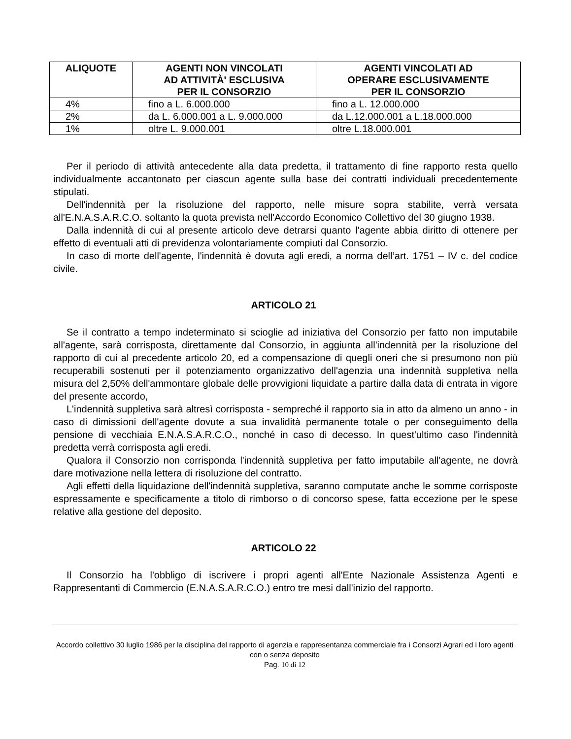| ALIQUOTE | AGENTI NON VINCOLATI AD ATTIVITÀ' ESCLUSIVA PER IL CONSORZIO | AGENTI VINCOLATI AD OPERARE ESCLUSIVAMENTE PER IL CONSORZIO |
| --- | --- | --- |
| 4% | fino a L. 6.000.000 | fino a L. 12.000.000 |
| 2% | da L. 6.000.001 a L. 9.000.000 | da L.12.000.001 a L.18.000.000 |
| 1% | oltre L. 9.000.001 | oltre L.18.000.001 |
Per il periodo di attività antecedente alla data predetta, il trattamento di fine rapporto resta quello individualmente accantonato per ciascun agente sulla base dei contratti individuali precedentemente stipulati.
Dell'indennità per la risoluzione del rapporto, nelle misure sopra stabilite, verrà versata all'E.N.A.S.A.R.C.O. soltanto la quota prevista nell'Accordo Economico Collettivo del 30 giugno 1938.
Dalla indennità di cui al presente articolo deve detrarsi quanto l'agente abbia diritto di ottenere per effetto di eventuali atti di previdenza volontariamente compiuti dal Consorzio.
In caso di morte dell'agente, l'indennità è dovuta agli eredi, a norma dell’art. 1751 – IV c. del codice civile.
ARTICOLO 21
Se il contratto a tempo indeterminato si scioglie ad iniziativa del Consorzio per fatto non imputabile all'agente, sarà corrisposta, direttamente dal Consorzio, in aggiunta all'indennità per la risoluzione del rapporto di cui al precedente articolo 20, ed a compensazione di quegli oneri che si presumono non più recuperabili sostenuti per il potenziamento organizzativo dell'agenzia una indennità suppletiva nella misura del 2,50% dell'ammontare globale delle provvigioni liquidate a partire dalla data di entrata in vigore del presente accordo,
L'indennità suppletiva sarà altresì corrisposta - sempreché il rapporto sia in atto da almeno un anno - in caso di dimissioni dell'agente dovute a sua invalidità permanente totale o per conseguimento della pensione di vecchiaia E.N.A.S.A.R.C.O., nonché in caso di decesso. In quest'ultimo caso l'indennità predetta verrà corrisposta agli eredi.
Qualora il Consorzio non corrisponda l'indennità suppletiva per fatto imputabile all'agente, ne dovrà dare motivazione nella lettera di risoluzione del contratto.
Agli effetti della liquidazione dell'indennità suppletiva, saranno computate anche le somme corrisposte espressamente e specificamente a titolo di rimborso o di concorso spese, fatta eccezione per le spese relative alla gestione del deposito.
ARTICOLO 22
Il Consorzio ha l'obbligo di iscrivere i propri agenti all'Ente Nazionale Assistenza Agenti e Rappresentanti di Commercio (E.N.A.S.A.R.C.O.) entro tre mesi dall'inizio del rapporto.
Accordo collettivo 30 luglio 1986 per la disciplina del rapporto di agenzia e rappresentanza commerciale fra i Consorzi Agrari ed i loro agenti con o senza deposito
Pag. 10 di 12